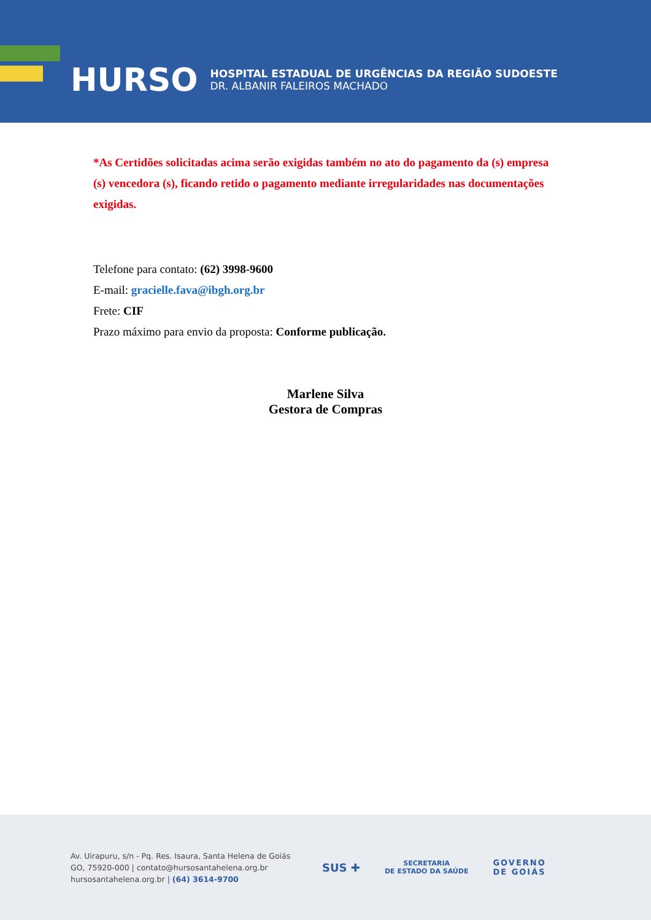HURSO
HOSPITAL ESTADUAL DE URGÊNCIAS DA REGIÃO SUDOESTE
DR. ALBANIR FALEIROS MACHADO
*As Certidões solicitadas acima serão exigidas também no ato do pagamento da (s) empresa (s) vencedora (s), ficando retido o pagamento mediante irregularidades nas documentações exigidas.
Telefone para contato: (62) 3998-9600
E-mail: gracielle.fava@ibgh.org.br
Frete: CIF
Prazo máximo para envio da proposta: Conforme publicação.
Marlene Silva
Gestora de Compras
Av. Uirapuru, s/n - Pq. Res. Isaura, Santa Helena de Goiás GO, 75920-000 | contato@hursosantahelena.org.br hursosantahelena.org.br | (64) 3614-9700
SUS ✚ SECRETARIA
DE ESTADO DA SAÚDE GOVERNO
DE GOIÁS